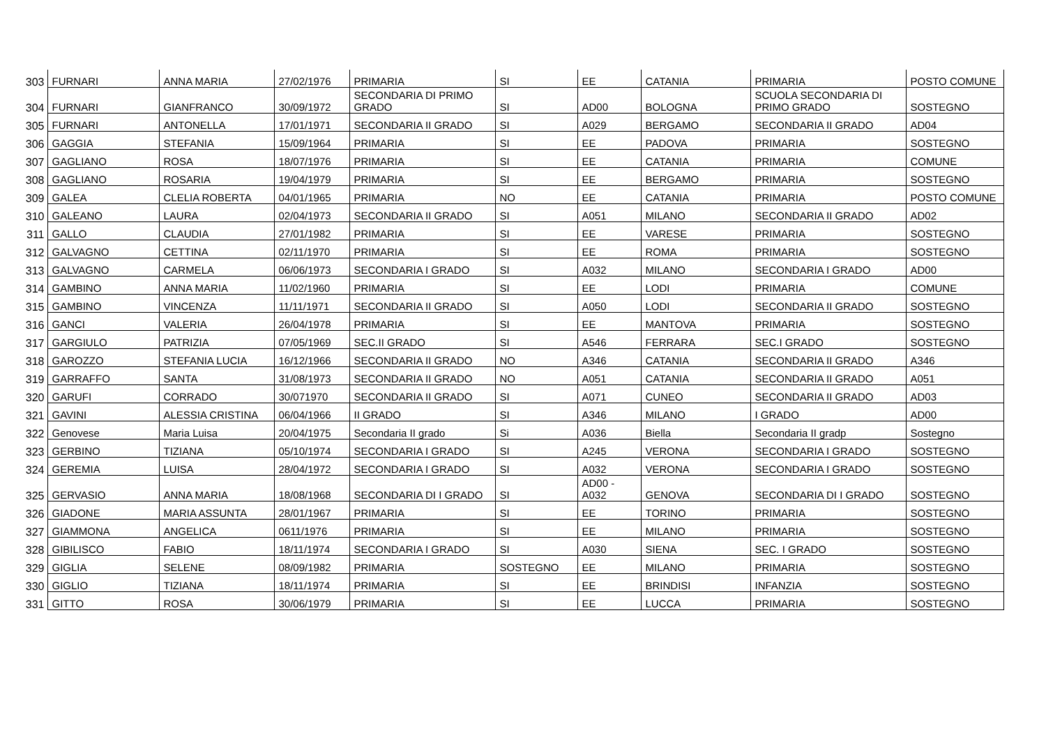| 303 | FURNARI | ANNA MARIA | 27/02/1976 | PRIMARIA | SI | EE | CATANIA | PRIMARIA | POSTO COMUNE |
| 304 | FURNARI | GIANFRANCO | 30/09/1972 | SECONDARIA DI PRIMO GRADO | SI | AD00 | BOLOGNA | SCUOLA SECONDARIA DI PRIMO GRADO | SOSTEGNO |
| 305 | FURNARI | ANTONELLA | 17/01/1971 | SECONDARIA II GRADO | SI | A029 | BERGAMO | SECONDARIA II GRADO | AD04 |
| 306 | GAGGIA | STEFANIA | 15/09/1964 | PRIMARIA | SI | EE | PADOVA | PRIMARIA | SOSTEGNO |
| 307 | GAGLIANO | ROSA | 18/07/1976 | PRIMARIA | SI | EE | CATANIA | PRIMARIA | COMUNE |
| 308 | GAGLIANO | ROSARIA | 19/04/1979 | PRIMARIA | SI | EE | BERGAMO | PRIMARIA | SOSTEGNO |
| 309 | GALEA | CLELIA ROBERTA | 04/01/1965 | PRIMARIA | NO | EE | CATANIA | PRIMARIA | POSTO COMUNE |
| 310 | GALEANO | LAURA | 02/04/1973 | SECONDARIA II GRADO | SI | A051 | MILANO | SECONDARIA II GRADO | AD02 |
| 311 | GALLO | CLAUDIA | 27/01/1982 | PRIMARIA | SI | EE | VARESE | PRIMARIA | SOSTEGNO |
| 312 | GALVAGNO | CETTINA | 02/11/1970 | PRIMARIA | SI | EE | ROMA | PRIMARIA | SOSTEGNO |
| 313 | GALVAGNO | CARMELA | 06/06/1973 | SECONDARIA I GRADO | SI | A032 | MILANO | SECONDARIA I GRADO | AD00 |
| 314 | GAMBINO | ANNA MARIA | 11/02/1960 | PRIMARIA | SI | EE | LODI | PRIMARIA | COMUNE |
| 315 | GAMBINO | VINCENZA | 11/11/1971 | SECONDARIA II GRADO | SI | A050 | LODI | SECONDARIA II GRADO | SOSTEGNO |
| 316 | GANCI | VALERIA | 26/04/1978 | PRIMARIA | SI | EE | MANTOVA | PRIMARIA | SOSTEGNO |
| 317 | GARGIULO | PATRIZIA | 07/05/1969 | SEC.II GRADO | SI | A546 | FERRARA | SEC.I GRADO | SOSTEGNO |
| 318 | GAROZZO | STEFANIA LUCIA | 16/12/1966 | SECONDARIA II GRADO | NO | A346 | CATANIA | SECONDARIA II GRADO | A346 |
| 319 | GARRAFFO | SANTA | 31/08/1973 | SECONDARIA II GRADO | NO | A051 | CATANIA | SECONDARIA II GRADO | A051 |
| 320 | GARUFI | CORRADO | 30/071970 | SECONDARIA II GRADO | SI | A071 | CUNEO | SECONDARIA II GRADO | AD03 |
| 321 | GAVINI | ALESSIA CRISTINA | 06/04/1966 | II GRADO | SI | A346 | MILANO | I GRADO | AD00 |
| 322 | Genovese | Maria Luisa | 20/04/1975 | Secondaria II grado | Si | A036 | Biella | Secondaria II gradp | Sostegno |
| 323 | GERBINO | TIZIANA | 05/10/1974 | SECONDARIA I GRADO | SI | A245 | VERONA | SECONDARIA I GRADO | SOSTEGNO |
| 324 | GEREMIA | LUISA | 28/04/1972 | SECONDARIA I GRADO | SI | A032 | VERONA | SECONDARIA I GRADO | SOSTEGNO |
| 325 | GERVASIO | ANNA MARIA | 18/08/1968 | SECONDARIA DI I GRADO | SI | AD00 - A032 | GENOVA | SECONDARIA DI I GRADO | SOSTEGNO |
| 326 | GIADONE | MARIA ASSUNTA | 28/01/1967 | PRIMARIA | SI | EE | TORINO | PRIMARIA | SOSTEGNO |
| 327 | GIAMMONA | ANGELICA | 0611/1976 | PRIMARIA | SI | EE | MILANO | PRIMARIA | SOSTEGNO |
| 328 | GIBILISCO | FABIO | 18/11/1974 | SECONDARIA I GRADO | SI | A030 | SIENA | SEC. I GRADO | SOSTEGNO |
| 329 | GIGLIA | SELENE | 08/09/1982 | PRIMARIA | SOSTEGNO | EE | MILANO | PRIMARIA | SOSTEGNO |
| 330 | GIGLIO | TIZIANA | 18/11/1974 | PRIMARIA | SI | EE | BRINDISI | INFANZIA | SOSTEGNO |
| 331 | GITTO | ROSA | 30/06/1979 | PRIMARIA | SI | EE | LUCCA | PRIMARIA | SOSTEGNO |